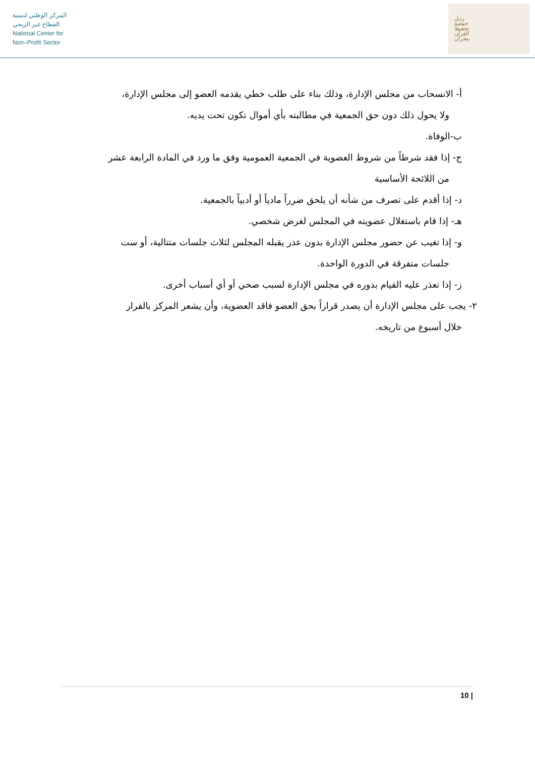المركز الوطني لتنمية
القطاع غير الربحي
National Center for
Non–Profit Sector
رتـل
جمعية
تحفيظ
القرآن
بنجران
أ- الانسحاب من مجلس الإدارة، وذلك بناء على طلب خطي يقدمه العضو إلى مجلس الإدارة،
ولا يحول ذلك دون حق الجمعية في مطالبته بأي أموال تكون تحت يديه.
ب-الوفاة.
ج- إذا فقد شرطاً من شروط العضوية في الجمعية العمومية وفق ما ورد في المادة الرابعة عشر
من اللائحة الأساسية
د- إذا أقدم على تصرف من شأنه أن يلحق ضرراً مادياً أو أدبياً بالجمعية.
هـ- إذا قام باستغلال عضويته في المجلس لغرض شخصي.
و- إذا تغيب عن حضور مجلس الإدارة بدون عذر يقبله المجلس لثلاث جلسات متتالية، أو ست
جلسات متفرقة في الدورة الواحدة.
ز- إذا تعذر عليه القيام بدوره في مجلس الإدارة لسبب صحي أو أي أسباب أخرى.
٢- يجب على مجلس الإدارة أن يصدر قراراً بحق العضو فاقد العضوية، وأن يشعر المركز بالقرار
خلال أسبوع من تاريخه.
10 |